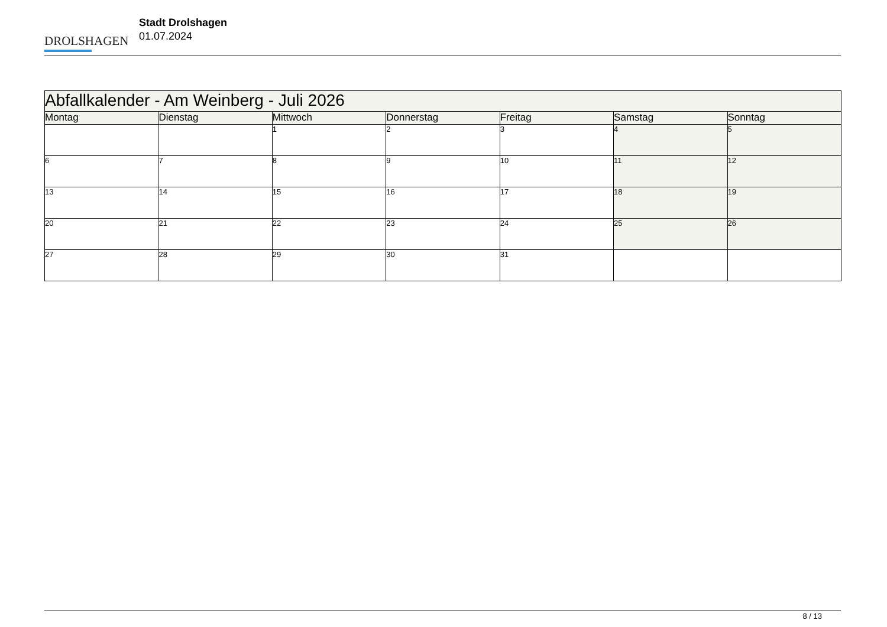DROLSHAGEN
Stadt Drolshagen
01.07.2024
| Abfallkalender - Am Weinberg - Juli 2026 | | | | | | |
| --- | --- | --- | --- | --- | --- | --- |
| Montag | Dienstag | Mittwoch | Donnerstag | Freitag | Samstag | Sonntag |
| | | 1 | 2 | 3 | 4 | 5 |
| 6 | 7 | 8 | 9 | 10 | 11 | 12 |
| 13 | 14 | 15 | 16 | 17 | 18 | 19 |
| 20 | 21 | 22 | 23 | 24 | 25 | 26 |
| 27 | 28 | 29 | 30 | 31 | | |
8 / 13